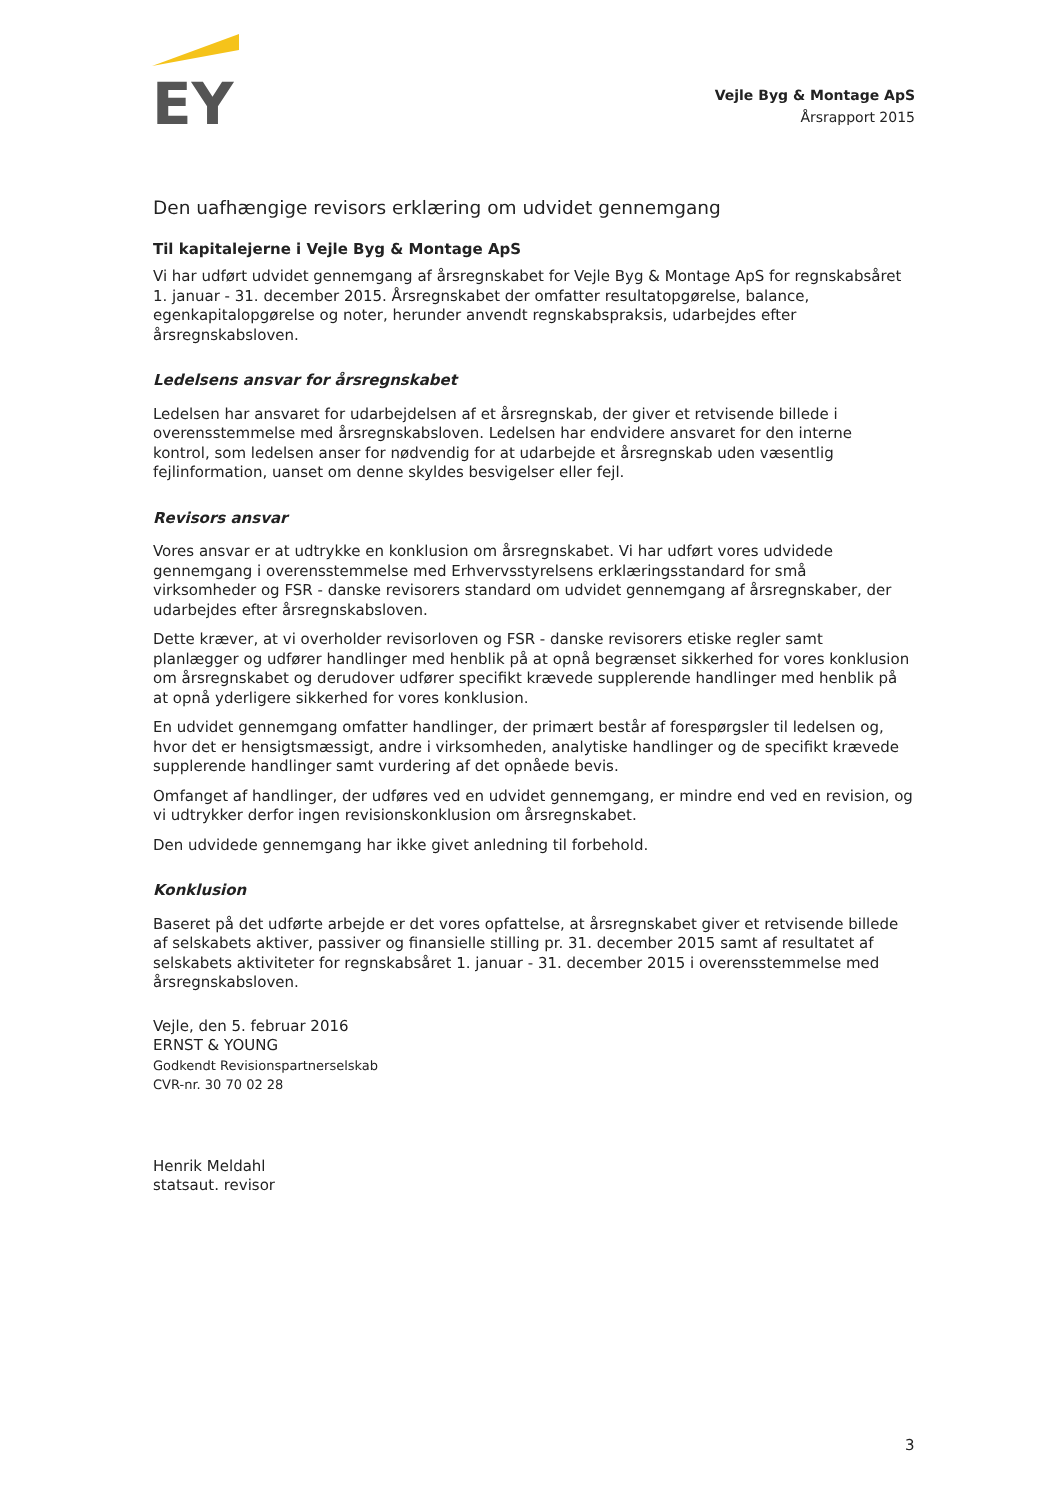EY
Vejle Byg & Montage ApS
Årsrapport 2015
Den uafhængige revisors erklæring om udvidet gennemgang
Til kapitalejerne i Vejle Byg & Montage ApS
Vi har udført udvidet gennemgang af årsregnskabet for Vejle Byg & Montage ApS for regnskabsåret 1. januar - 31. december 2015. Årsregnskabet der omfatter resultatopgørelse, balance, egenkapitalopgørelse og noter, herunder anvendt regnskabspraksis, udarbejdes efter årsregnskabsloven.
Ledelsens ansvar for årsregnskabet
Ledelsen har ansvaret for udarbejdelsen af et årsregnskab, der giver et retvisende billede i overensstemmelse med årsregnskabsloven. Ledelsen har endvidere ansvaret for den interne kontrol, som ledelsen anser for nødvendig for at udarbejde et årsregnskab uden væsentlig fejlinformation, uanset om denne skyldes besvigelser eller fejl.
Revisors ansvar
Vores ansvar er at udtrykke en konklusion om årsregnskabet. Vi har udført vores udvidede gennemgang i overensstemmelse med Erhvervsstyrelsens erklæringsstandard for små virksomheder og FSR - danske revisorers standard om udvidet gennemgang af årsregnskaber, der udarbejdes efter årsregnskabsloven.
Dette kræver, at vi overholder revisorloven og FSR - danske revisorers etiske regler samt planlægger og udfører handlinger med henblik på at opnå begrænset sikkerhed for vores konklusion om årsregnskabet og derudover udfører specifikt krævede supplerende handlinger med henblik på at opnå yderligere sikkerhed for vores konklusion.
En udvidet gennemgang omfatter handlinger, der primært består af forespørgsler til ledelsen og, hvor det er hensigtsmæssigt, andre i virksomheden, analytiske handlinger og de specifikt krævede supplerende handlinger samt vurdering af det opnåede bevis.
Omfanget af handlinger, der udføres ved en udvidet gennemgang, er mindre end ved en revision, og vi udtrykker derfor ingen revisionskonklusion om årsregnskabet.
Den udvidede gennemgang har ikke givet anledning til forbehold.
Konklusion
Baseret på det udførte arbejde er det vores opfattelse, at årsregnskabet giver et retvisende billede af selskabets aktiver, passiver og finansielle stilling pr. 31. december 2015 samt af resultatet af selskabets aktiviteter for regnskabsåret 1. januar - 31. december 2015 i overensstemmelse med årsregnskabsloven.
Vejle, den 5. februar 2016
ERNST & YOUNG
Godkendt Revisionspartnerselskab
CVR-nr. 30 70 02 28
Henrik Meldahl
statsaut. revisor
3